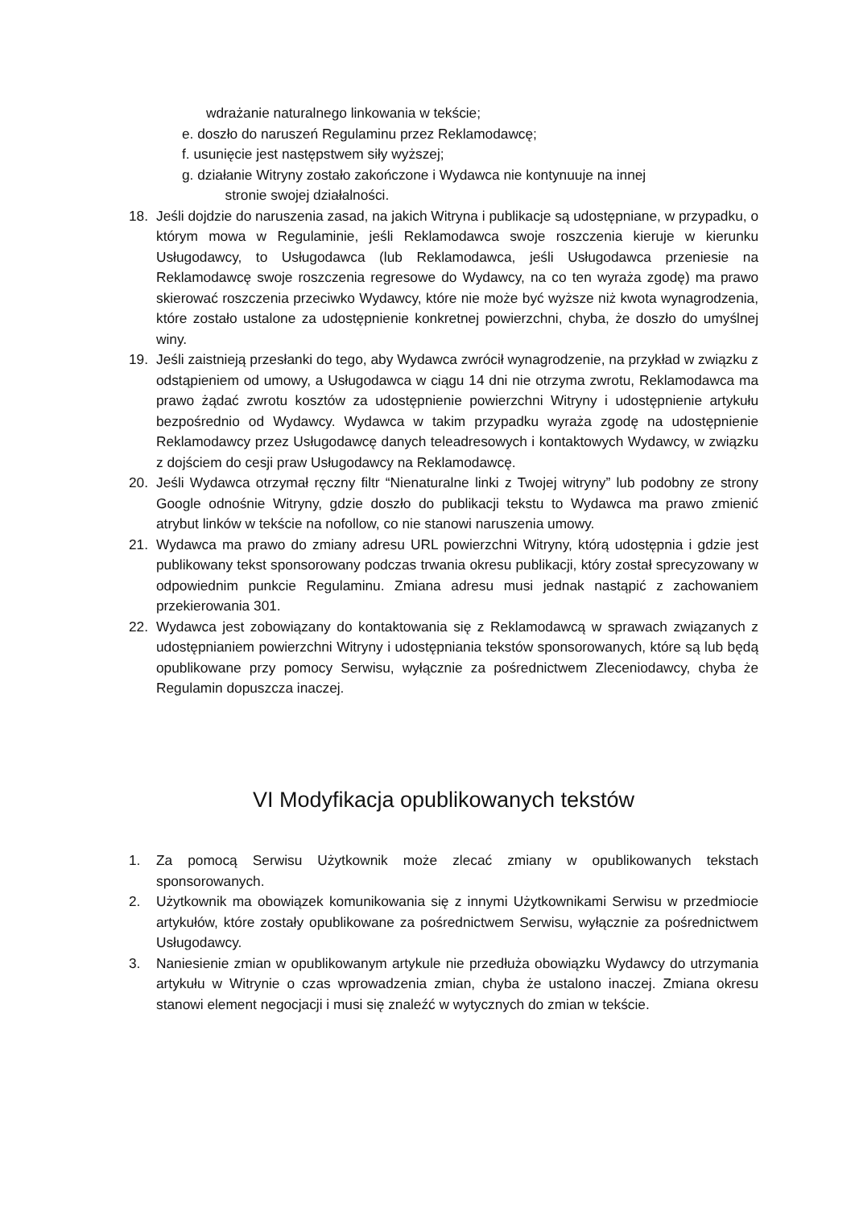wdrażanie naturalnego linkowania w tekście;
e. doszło do naruszeń Regulaminu przez Reklamodawcę;
f. usunięcie jest następstwem siły wyższej;
g. działanie Witryny zostało zakończone i Wydawca nie kontynuuje na innej
stronie swojej działalności.
18. Jeśli dojdzie do naruszenia zasad, na jakich Witryna i publikacje są udostępniane, w przypadku, o którym mowa w Regulaminie, jeśli Reklamodawca swoje roszczenia kieruje w kierunku Usługodawcy, to Usługodawca (lub Reklamodawca, jeśli Usługodawca przeniesie na Reklamodawcę swoje roszczenia regresowe do Wydawcy, na co ten wyraża zgodę) ma prawo skierować roszczenia przeciwko Wydawcy, które nie może być wyższe niż kwota wynagrodzenia, które zostało ustalone za udostępnienie konkretnej powierzchni, chyba, że doszło do umyślnej winy.
19. Jeśli zaistnieją przesłanki do tego, aby Wydawca zwrócił wynagrodzenie, na przykład w związku z odstąpieniem od umowy, a Usługodawca w ciągu 14 dni nie otrzyma zwrotu, Reklamodawca ma prawo żądać zwrotu kosztów za udostępnienie powierzchni Witryny i udostępnienie artykułu bezpośrednio od Wydawcy. Wydawca w takim przypadku wyraża zgodę na udostępnienie Reklamodawcy przez Usługodawcę danych teleadresowych i kontaktowych Wydawcy, w związku z dojściem do cesji praw Usługodawcy na Reklamodawcę.
20. Jeśli Wydawca otrzymał ręczny filtr “Nienaturalne linki z Twojej witryny” lub podobny ze strony Google odnośnie Witryny, gdzie doszło do publikacji tekstu to Wydawca ma prawo zmienić atrybut linków w tekście na nofollow, co nie stanowi naruszenia umowy.
21. Wydawca ma prawo do zmiany adresu URL powierzchni Witryny, którą udostępnia i gdzie jest publikowany tekst sponsorowany podczas trwania okresu publikacji, który został sprecyzowany w odpowiednim punkcie Regulaminu. Zmiana adresu musi jednak nastąpić z zachowaniem przekierowania 301.
22. Wydawca jest zobowiązany do kontaktowania się z Reklamodawcą w sprawach związanych z udostępnianiem powierzchni Witryny i udostępniania tekstów sponsorowanych, które są lub będą opublikowane przy pomocy Serwisu, wyłącznie za pośrednictwem Zleceniodawcy, chyba że Regulamin dopuszcza inaczej.
VI Modyfikacja opublikowanych tekstów
1. Za pomocą Serwisu Użytkownik może zlecać zmiany w opublikowanych tekstach sponsorowanych.
2. Użytkownik ma obowiązek komunikowania się z innymi Użytkownikami Serwisu w przedmiocie artykułów, które zostały opublikowane za pośrednictwem Serwisu, wyłącznie za pośrednictwem Usługodawcy.
3. Naniesienie zmian w opublikowanym artykule nie przedłuża obowiązku Wydawcy do utrzymania artykułu w Witrynie o czas wprowadzenia zmian, chyba że ustalono inaczej. Zmiana okresu stanowi element negocjacji i musi się znaleźć w wytycznych do zmian w tekście.